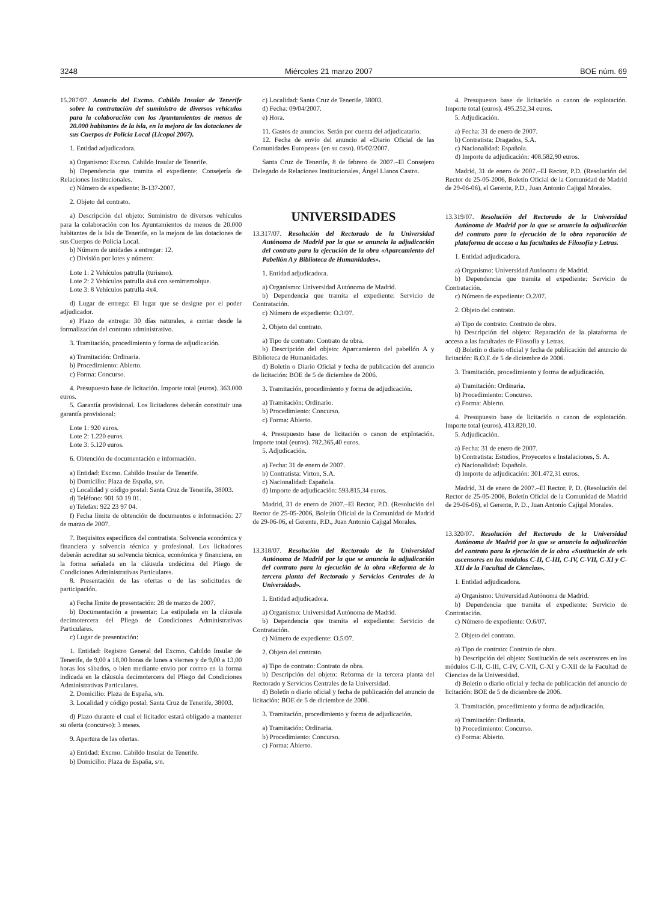3248 Miércoles 21 marzo 2007 BOE núm. 69
15.287/07. Anuncio del Excmo. Cabildo Insular de Tenerife sobre la contratación del suministro de diversos vehículos para la colaboración con los Ayuntamientos de menos de 20.000 habitantes de la isla, en la mejora de las dotaciones de sus Cuerpos de Policía Local (Licopol 2007).
1. Entidad adjudicadora.
a) Organismo: Excmo. Cabildo Insular de Tenerife.
b) Dependencia que tramita el expediente: Consejería de Relaciones Institucionales.
c) Número de expediente: B-137-2007.
2. Objeto del contrato.
a) Descripción del objeto: Suministro de diversos vehículos para la colaboración con los Ayuntamientos de menos de 20.000 habitantes de la Isla de Tenerife, en la mejora de las dotaciones de sus Cuerpos de Policía Local.
b) Número de unidades a entregar: 12.
c) División por lotes y número:
Lote 1: 2 Vehículos patrulla (turismo).
Lote 2: 2 Vehículos patrulla 4x4 con semirremolque.
Lote 3: 8 Vehículos patrulla 4x4.
d) Lugar de entrega: El lugar que se designe por el poder adjudicador.
e) Plazo de entrega: 30 días naturales, a contar desde la formalización del contrato administrativo.
3. Tramitación, procedimiento y forma de adjudicación.
a) Tramitación: Ordinaria.
b) Procedimiento: Abierto.
c) Forma: Concurso.
4. Presupuesto base de licitación. Importe total (euros). 363.000 euros.
5. Garantía provisional. Los licitadores deberán constituir una garantía provisional:
Lote 1: 920 euros.
Lote 2: 1.220 euros.
Lote 3: 5.120 euros.
6. Obtención de documentación e información.
a) Entidad: Excmo. Cabildo Insular de Tenerife.
b) Domicilio: Plaza de España, s/n.
c) Localidad y código postal: Santa Cruz de Tenerife, 38003.
d) Teléfono: 901 50 19 01.
e) Telefax: 922 23 97 04.
f) Fecha límite de obtención de documentos e información: 27 de marzo de 2007.
7. Requisitos específicos del contratista. Solvencia económica y financiera y solvencia técnica y profesional. Los licitadores deberán acreditar su solvencia técnica, económica y financiera, en la forma señalada en la cláusula undécima del Pliego de Condiciones Administrativas Particulares.
8. Presentación de las ofertas o de las solicitudes de participación.
a) Fecha límite de presentación: 28 de marzo de 2007.
b) Documentación a presentar: La estipulada en la cláusula decimotercera del Pliego de Condiciones Administrativas Particulares.
c) Lugar de presentación:
1. Entidad: Registro General del Excmo. Cabildo Insular de Tenerife, de 9,00 a 18,00 horas de lunes a viernes y de 9,00 a 13,00 horas los sábados, o bien mediante envio por correo en la forma indicada en la cláusula decimotercera del Pliego del Condiciones Administrativas Particulares.
2. Domicilio: Plaza de España, s/n.
3. Localidad y código postal: Santa Cruz de Tenerife, 38003.
d) Plazo durante el cual el licitador estará obligado a mantener su oferta (concurso): 3 meses.
9. Apertura de las ofertas.
a) Entidad: Excmo. Cabildo Insular de Tenerife.
b) Domicilio: Plaza de España, s/n.
c) Localidad: Santa Cruz de Tenerife, 38003.
d) Fecha: 09/04/2007.
e) Hora.
11. Gastos de anuncios. Serán por cuenta del adjudicatario.
12. Fecha de envío del anuncio al «Diario Oficial de las Comunidades Europeas» (en su caso). 05/02/2007.
Santa Cruz de Tenerife, 8 de febrero de 2007.–El Consejero Delegado de Relaciones Institucionales, Ángel Llanos Castro.
UNIVERSIDADES
13.317/07. Resolución del Rectorado de la Universidad Autónoma de Madrid por la que se anuncia la adjudicación del contrato para la ejecución de la obra «Aparcamiento del Pabellón A y Biblioteca de Humanidades».
1. Entidad adjudicadora.
a) Organismo: Universidad Autónoma de Madrid.
b) Dependencia que tramita el expediente: Servicio de Contratación.
c) Número de expediente: O.3/07.
2. Objeto del contrato.
a) Tipo de contrato: Contrato de obra.
b) Descripción del objeto: Aparcamiento del pabellón A y Biblioteca de Humanidades.
d) Boletín o Diario Oficial y fecha de publicación del anuncio de licitación: BOE de 5 de diciembre de 2006.
3. Tramitación, procedimiento y forma de adjudicación.
a) Tramitación: Ordinario.
b) Procedimiento: Concurso.
c) Forma: Abierto.
4. Presupuesto base de licitación o canon de explotación. Importe total (euros). 782.365,40 euros.
5. Adjudicación.
a) Fecha: 31 de enero de 2007.
b) Contratista: Virton, S.A.
c) Nacionalidad: Española.
d) Importe de adjudicación: 593.815,34 euros.
Madrid, 31 de enero de 2007.–El Rector, P.D. (Resolución del Rector de 25-05-2006, Boletín Oficial de la Comunidad de Madrid de 29-06-06, el Gerente, P.D., Juan Antonio Cajigal Morales.
13.318/07. Resolución del Rectorado de la Universidad Autónoma de Madrid por la que se anuncia la adjudicación del contrato para la ejecución de la obra «Reforma de la tercera planta del Rectorado y Servicios Centrales de la Universidad».
1. Entidad adjudicadora.
a) Organismo: Universidad Autónoma de Madrid.
b) Dependencia que tramita el expediente: Servicio de Contratación.
c) Número de expediente: O.5/07.
2. Objeto del contrato.
a) Tipo de contrato: Contrato de obra.
b) Descripción del objeto: Reforma de la tercera planta del Rectorado y Servicios Centrales de la Universidad.
d) Boletín o diario oficial y fecha de publicación del anuncio de licitación: BOE de 5 de diciembre de 2006.
3. Tramitación, procedimiento y forma de adjudicación.
a) Tramitación: Ordinaria.
b) Procedimiento: Concurso.
c) Forma: Abierto.
4. Presupuesto base de licitación o canon de explotación. Importe total (euros). 495.252,34 euros.
5. Adjudicación.
a) Fecha: 31 de enero de 2007.
b) Contratista: Dragados, S.A.
c) Nacionalidad: Española.
d) Importe de adjudicación: 408.582,90 euros.
Madrid, 31 de enero de 2007.–El Rector, P.D. (Resolución del Rector de 25-05-2006, Boletín Oficial de la Comunidad de Madrid de 29-06-06), el Gerente, P.D., Juan Antonio Cajigal Morales.
13.319/07. Resolución del Rectorado de la Universidad Autónoma de Madrid por la que se anuncia la adjudicación del contrato para la ejecución de la obra reparación de plataforma de acceso a las facultades de Filosofía y Letras.
1. Entidad adjudicadora.
a) Organismo: Universidad Autónoma de Madrid.
b) Dependencia que tramita el expediente: Servicio de Contratación.
c) Número de expediente: O.2/07.
2. Objeto del contrato.
a) Tipo de contrato: Contrato de obra.
b) Descripción del objeto: Reparación de la plataforma de acceso a las facultades de Filosofía y Letras.
d) Boletín o diario oficial y fecha de publicación del anuncio de licitación: B.O.E de 5 de diciembre de 2006.
3. Tramitación, procedimiento y forma de adjudicación.
a) Tramitación: Ordinaria.
b) Procedimiento: Concurso.
c) Forma: Abierto.
4. Presupuesto base de licitación o canon de explotación. Importe total (euros). 413.820,10.
5. Adjudicación.
a) Fecha: 31 de enero de 2007.
b) Contratista: Estudios, Proyecetos e Instalaciones, S. A.
c) Nacionalidad: Española.
d) Importe de adjudicación: 301.472,31 euros.
Madrid, 31 de enero de 2007.–El Rector, P. D. (Resolución del Rector de 25-05-2006, Boletín Oficial de la Comunidad de Madrid de 29-06-06), el Gerente, P. D., Juan Antonio Cajigal Morales.
13.320/07. Resolución del Rectorado de la Universidad Autónoma de Madrid por la que se anuncia la adjudicación del contrato para la ejecución de la obra «Sustitución de seis ascensores en los módulos C-II, C-III, C-IV, C-VII, C-XI y C-XII de la Facultad de Ciencias».
1. Entidad adjudicadora.
a) Organismo: Universidad Autónoma de Madrid.
b) Dependencia que tramita el expediente: Servicio de Contratación.
c) Número de expediente: O.6/07.
2. Objeto del contrato.
a) Tipo de contrato: Contrato de obra.
b) Descripción del objeto: Sustitución de seis ascensores en los módulos C-II, C-III, C-IV, C-VII, C-XI y C-XII de la Facultad de Ciencias de la Universidad.
d) Boletín o diario oficial y fecha de publicación del anuncio de licitación: BOE de 5 de diciembre de 2006.
3. Tramitación, procedimiento y forma de adjudicación.
a) Tramitación: Ordinaria.
b) Procedimiento: Concurso.
c) Forma: Abierto.